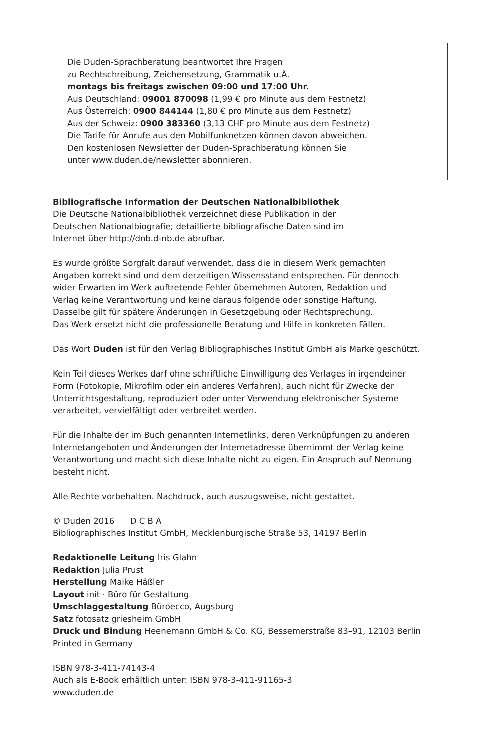Die Duden-Sprachberatung beantwortet Ihre Fragen
zu Rechtschreibung, Zeichensetzung, Grammatik u.Ä.
montags bis freitags zwischen 09:00 und 17:00 Uhr.
Aus Deutschland: 09001 870098 (1,99 € pro Minute aus dem Festnetz)
Aus Österreich: 0900 844144 (1,80 € pro Minute aus dem Festnetz)
Aus der Schweiz: 0900 383360 (3,13 CHF pro Minute aus dem Festnetz)
Die Tarife für Anrufe aus den Mobilfunknetzen können davon abweichen.
Den kostenlosen Newsletter der Duden-Sprachberatung können Sie
unter www.duden.de/newsletter abonnieren.
Bibliografische Information der Deutschen Nationalbibliothek
Die Deutsche Nationalbibliothek verzeichnet diese Publikation in der
Deutschen Nationalbiografie; detaillierte bibliografische Daten sind im
Internet über http://dnb.d-nb.de abrufbar.
Es wurde größte Sorgfalt darauf verwendet, dass die in diesem Werk gemachten
Angaben korrekt sind und dem derzeitigen Wissensstand entsprechen. Für dennoch
wider Erwarten im Werk auftretende Fehler übernehmen Autoren, Redaktion und
Verlag keine Verantwortung und keine daraus folgende oder sonstige Haftung.
Dasselbe gilt für spätere Änderungen in Gesetzgebung oder Rechtsprechung.
Das Werk ersetzt nicht die professionelle Beratung und Hilfe in konkreten Fällen.
Das Wort Duden ist für den Verlag Bibliographisches Institut GmbH als Marke geschützt.
Kein Teil dieses Werkes darf ohne schriftliche Einwilligung des Verlages in irgendeiner
Form (Fotokopie, Mikrofilm oder ein anderes Verfahren), auch nicht für Zwecke der
Unterrichtsgestaltung, reproduziert oder unter Verwendung elektronischer Systeme
verarbeitet, vervielfältigt oder verbreitet werden.
Für die Inhalte der im Buch genannten Internetlinks, deren Verknüpfungen zu anderen
Internetangeboten und Änderungen der Internetadresse übernimmt der Verlag keine
Verantwortung und macht sich diese Inhalte nicht zu eigen. Ein Anspruch auf Nennung
besteht nicht.
Alle Rechte vorbehalten. Nachdruck, auch auszugsweise, nicht gestattet.
© Duden 2016 D C B A
Bibliographisches Institut GmbH, Mecklenburgische Straße 53, 14197 Berlin
Redaktionelle Leitung Iris Glahn
Redaktion Julia Prust
Herstellung Maike Häßler
Layout init · Büro für Gestaltung
Umschlaggestaltung Büroecco, Augsburg
Satz fotosatz griesheim GmbH
Druck und Bindung Heenemann GmbH & Co. KG, Bessemerstraße 83–91, 12103 Berlin
Printed in Germany
ISBN 978-3-411-74143-4
Auch als E-Book erhältlich unter: ISBN 978-3-411-91165-3
www.duden.de